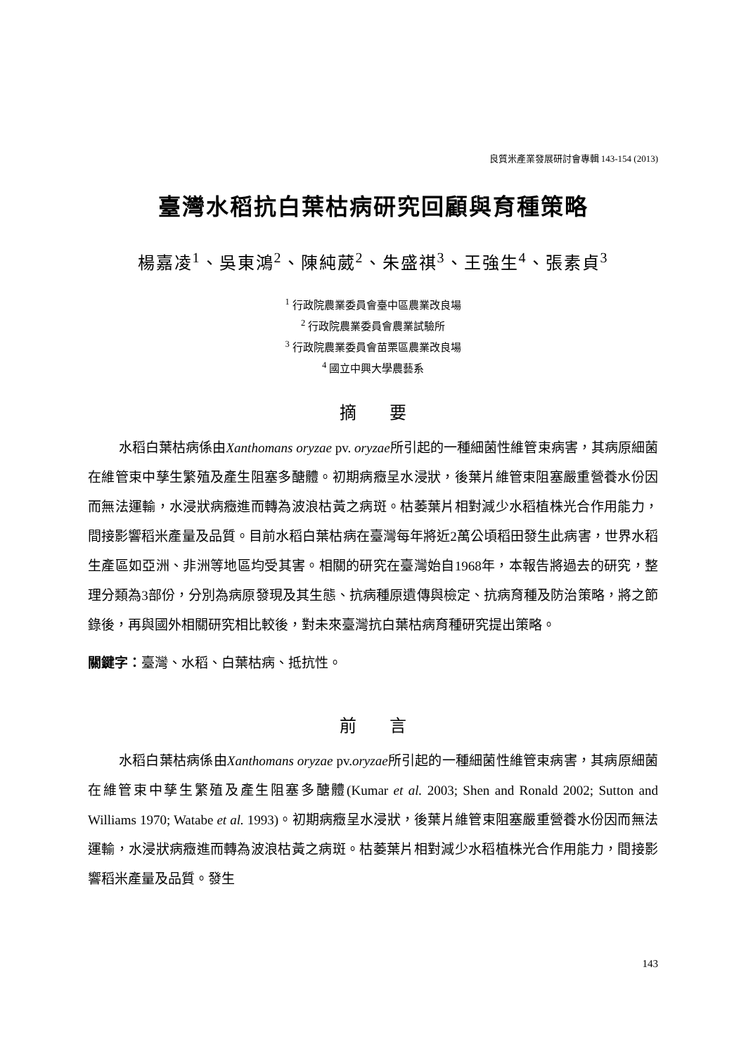良質米產業發展研討會專輯 143-154 (2013)
臺灣水稻抗白葉枯病研究回顧與育種策略
楊嘉凌<sup>1</sup>、吳東鴻<sup>2</sup>、陳純葳<sup>2</sup>、朱盛祺<sup>3</sup>、王強生<sup>4</sup>、張素貞<sup>3</sup>
<sup>1</sup> 行政院農業委員會臺中區農業改良場
<sup>2</sup> 行政院農業委員會農業試驗所
<sup>3</sup> 行政院農業委員會苗栗區農業改良場
<sup>4</sup> 國立中興大學農藝系
摘 要
水稻白葉枯病係由Xanthomans oryzae pv. oryzae所引起的一種細菌性維管束病害，其病原細菌在維管束中孳生繁殖及產生阻塞多醣體。初期病癥呈水浸狀，後葉片維管束阻塞嚴重營養水份因而無法運輸，水浸狀病癥進而轉為波浪枯黃之病斑。枯萎葉片相對減少水稻植株光合作用能力，間接影響稻米產量及品質。目前水稻白葉枯病在臺灣每年將近2萬公頃稻田發生此病害，世界水稻生產區如亞洲、非洲等地區均受其害。相關的研究在臺灣始自1968年，本報告將過去的研究，整理分類為3部份，分別為病原發現及其生態、抗病種原遺傳與檢定、抗病育種及防治策略，將之節錄後，再與國外相關研究相比較後，對未來臺灣抗白葉枯病育種研究提出策略。
關鍵字：臺灣、水稻、白葉枯病、抵抗性。
前 言
水稻白葉枯病係由Xanthomans oryzae pv.oryzae所引起的一種細菌性維管束病害，其病原細菌在維管束中孳生繁殖及產生阻塞多醣體(Kumar et al. 2003; Shen and Ronald 2002; Sutton and Williams 1970; Watabe et al. 1993)。初期病癥呈水浸狀，後葉片維管束阻塞嚴重營養水份因而無法運輸，水浸狀病癥進而轉為波浪枯黃之病斑。枯萎葉片相對減少水稻植株光合作用能力，間接影響稻米產量及品質。發生
143